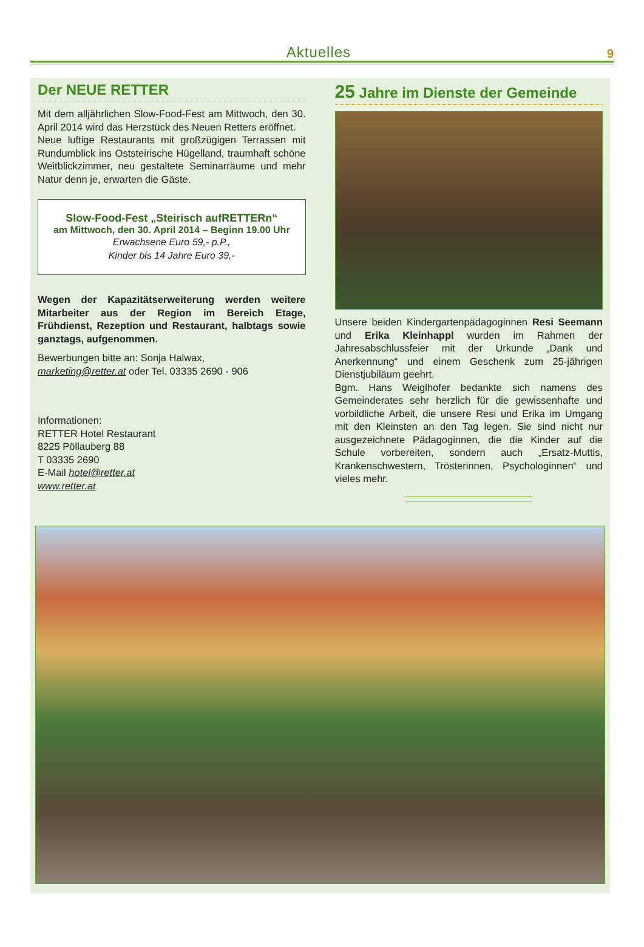Aktuelles
9
Der NEUE RETTER
Mit dem alljährlichen Slow-Food-Fest am Mittwoch, den 30. April 2014 wird das Herzstück des Neuen Retters eröffnet.
Neue luftige Restaurants mit großzügigen Terrassen mit Rundumblick ins Oststeirische Hügelland, traumhaft schöne Weitblickzimmer, neu gestaltete Seminarräume und mehr Natur denn je, erwarten die Gäste.
Slow-Food-Fest „Steirisch aufRETTERn“
am Mittwoch, den 30. April 2014 – Beginn 19.00 Uhr
Erwachsene Euro 59,- p.P.,
Kinder bis 14 Jahre Euro 39,-
Wegen der Kapazitätserweiterung werden weitere Mitarbeiter aus der Region im Bereich Etage, Frühdienst, Rezeption und Restaurant, halbtags sowie ganztags, aufgenommen.
Bewerbungen bitte an: Sonja Halwax,
marketing@retter.at oder Tel. 03335 2690 - 906
Informationen:
RETTER Hotel Restaurant
8225 Pöllauberg 88
T 03335 2690
E-Mail hotel@retter.at
www.retter.at
25 Jahre im Dienste der Gemeinde
Unsere beiden Kindergartenpädagoginnen Resi Seemann und Erika Kleinhappl wurden im Rahmen der Jahresabschlussfeier mit der Urkunde „Dank und Anerkennung“ und einem Geschenk zum 25-jährigen Dienstjubiläum geehrt.
Bgm. Hans Weiglhofer bedankte sich namens des Gemeinderates sehr herzlich für die gewissenhafte und vorbildliche Arbeit, die unsere Resi und Erika im Umgang mit den Kleinsten an den Tag legen. Sie sind nicht nur ausgezeichnete Pädagoginnen, die die Kinder auf die Schule vorbereiten, sondern auch „Ersatz-Muttis, Krankenschwestern, Trösterinnen, Psychologinnen“ und vieles mehr.